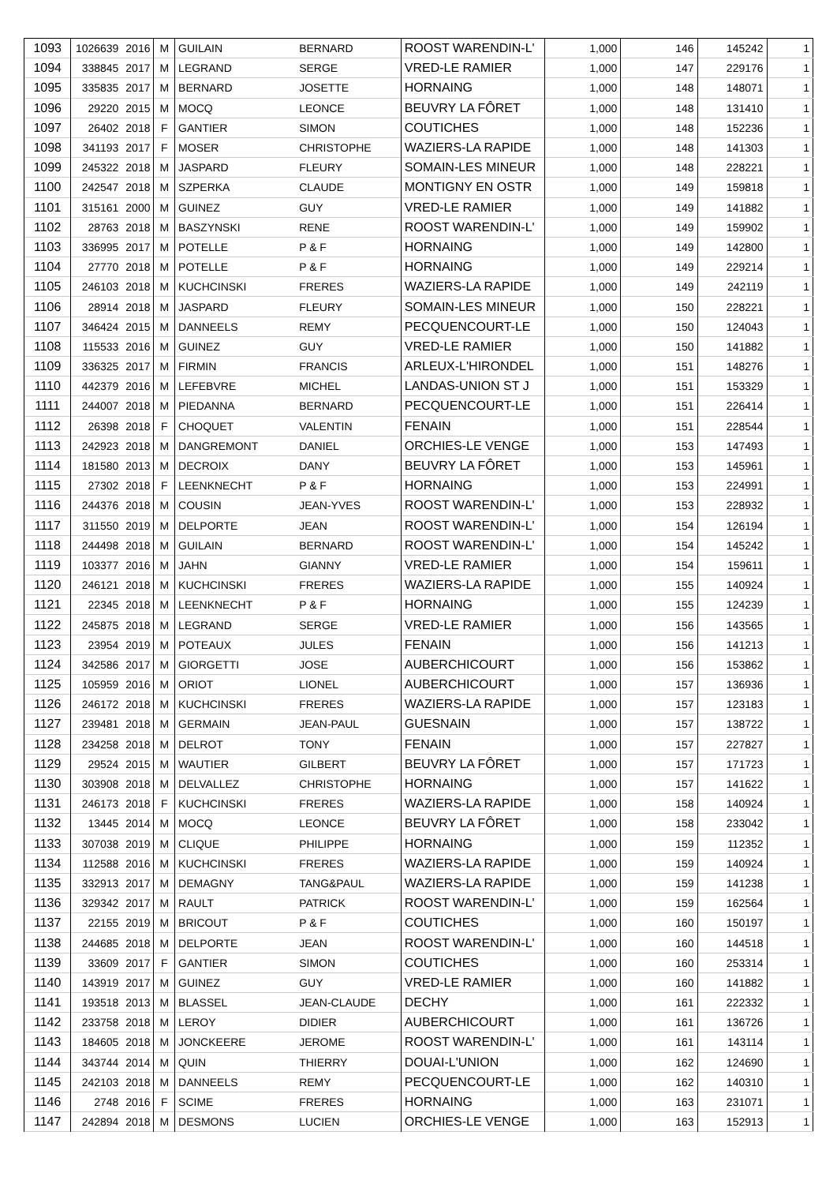| 1093 | 1026639 | 2016 | M | GUILAIN | BERNARD | ROOST WARENDIN-L' | 1,000 | 146 | 145242 | 1 |
| 1094 | 338845 | 2017 | M | LEGRAND | SERGE | VRED-LE RAMIER | 1,000 | 147 | 229176 | 1 |
| 1095 | 335835 | 2017 | M | BERNARD | JOSETTE | HORNAING | 1,000 | 148 | 148071 | 1 |
| 1096 | 29220 | 2015 | M | MOCQ | LEONCE | BEUVRY LA FÔRET | 1,000 | 148 | 131410 | 1 |
| 1097 | 26402 | 2018 | F | GANTIER | SIMON | COUTICHES | 1,000 | 148 | 152236 | 1 |
| 1098 | 341193 | 2017 | F | MOSER | CHRISTOPHE | WAZIERS-LA RAPIDE | 1,000 | 148 | 141303 | 1 |
| 1099 | 245322 | 2018 | M | JASPARD | FLEURY | SOMAIN-LES MINEUR | 1,000 | 148 | 228221 | 1 |
| 1100 | 242547 | 2018 | M | SZPERKA | CLAUDE | MONTIGNY EN OSTR | 1,000 | 149 | 159818 | 1 |
| 1101 | 315161 | 2000 | M | GUINEZ | GUY | VRED-LE RAMIER | 1,000 | 149 | 141882 | 1 |
| 1102 | 28763 | 2018 | M | BASZYNSKI | RENE | ROOST WARENDIN-L' | 1,000 | 149 | 159902 | 1 |
| 1103 | 336995 | 2017 | M | POTELLE | P & F | HORNAING | 1,000 | 149 | 142800 | 1 |
| 1104 | 27770 | 2018 | M | POTELLE | P & F | HORNAING | 1,000 | 149 | 229214 | 1 |
| 1105 | 246103 | 2018 | M | KUCHCINSKI | FRERES | WAZIERS-LA RAPIDE | 1,000 | 149 | 242119 | 1 |
| 1106 | 28914 | 2018 | M | JASPARD | FLEURY | SOMAIN-LES MINEUR | 1,000 | 150 | 228221 | 1 |
| 1107 | 346424 | 2015 | M | DANNEELS | REMY | PECQUENCOURT-LE | 1,000 | 150 | 124043 | 1 |
| 1108 | 115533 | 2016 | M | GUINEZ | GUY | VRED-LE RAMIER | 1,000 | 150 | 141882 | 1 |
| 1109 | 336325 | 2017 | M | FIRMIN | FRANCIS | ARLEUX-L'HIRONDEL | 1,000 | 151 | 148276 | 1 |
| 1110 | 442379 | 2016 | M | LEFEBVRE | MICHEL | LANDAS-UNION ST J | 1,000 | 151 | 153329 | 1 |
| 1111 | 244007 | 2018 | M | PIEDANNA | BERNARD | PECQUENCOURT-LE | 1,000 | 151 | 226414 | 1 |
| 1112 | 26398 | 2018 | F | CHOQUET | VALENTIN | FENAIN | 1,000 | 151 | 228544 | 1 |
| 1113 | 242923 | 2018 | M | DANGREMONT | DANIEL | ORCHIES-LE VENGE | 1,000 | 153 | 147493 | 1 |
| 1114 | 181580 | 2013 | M | DECROIX | DANY | BEUVRY LA FÔRET | 1,000 | 153 | 145961 | 1 |
| 1115 | 27302 | 2018 | F | LEENKNECHT | P & F | HORNAING | 1,000 | 153 | 224991 | 1 |
| 1116 | 244376 | 2018 | M | COUSIN | JEAN-YVES | ROOST WARENDIN-L' | 1,000 | 153 | 228932 | 1 |
| 1117 | 311550 | 2019 | M | DELPORTE | JEAN | ROOST WARENDIN-L' | 1,000 | 154 | 126194 | 1 |
| 1118 | 244498 | 2018 | M | GUILAIN | BERNARD | ROOST WARENDIN-L' | 1,000 | 154 | 145242 | 1 |
| 1119 | 103377 | 2016 | M | JAHN | GIANNY | VRED-LE RAMIER | 1,000 | 154 | 159611 | 1 |
| 1120 | 246121 | 2018 | M | KUCHCINSKI | FRERES | WAZIERS-LA RAPIDE | 1,000 | 155 | 140924 | 1 |
| 1121 | 22345 | 2018 | M | LEENKNECHT | P & F | HORNAING | 1,000 | 155 | 124239 | 1 |
| 1122 | 245875 | 2018 | M | LEGRAND | SERGE | VRED-LE RAMIER | 1,000 | 156 | 143565 | 1 |
| 1123 | 23954 | 2019 | M | POTEAUX | JULES | FENAIN | 1,000 | 156 | 141213 | 1 |
| 1124 | 342586 | 2017 | M | GIORGETTI | JOSE | AUBERCHICOURT | 1,000 | 156 | 153862 | 1 |
| 1125 | 105959 | 2016 | M | ORIOT | LIONEL | AUBERCHICOURT | 1,000 | 157 | 136936 | 1 |
| 1126 | 246172 | 2018 | M | KUCHCINSKI | FRERES | WAZIERS-LA RAPIDE | 1,000 | 157 | 123183 | 1 |
| 1127 | 239481 | 2018 | M | GERMAIN | JEAN-PAUL | GUESNAIN | 1,000 | 157 | 138722 | 1 |
| 1128 | 234258 | 2018 | M | DELROT | TONY | FENAIN | 1,000 | 157 | 227827 | 1 |
| 1129 | 29524 | 2015 | M | WAUTIER | GILBERT | BEUVRY LA FÔRET | 1,000 | 157 | 171723 | 1 |
| 1130 | 303908 | 2018 | M | DELVALLEZ | CHRISTOPHE | HORNAING | 1,000 | 157 | 141622 | 1 |
| 1131 | 246173 | 2018 | F | KUCHCINSKI | FRERES | WAZIERS-LA RAPIDE | 1,000 | 158 | 140924 | 1 |
| 1132 | 13445 | 2014 | M | MOCQ | LEONCE | BEUVRY LA FÔRET | 1,000 | 158 | 233042 | 1 |
| 1133 | 307038 | 2019 | M | CLIQUE | PHILIPPE | HORNAING | 1,000 | 159 | 112352 | 1 |
| 1134 | 112588 | 2016 | M | KUCHCINSKI | FRERES | WAZIERS-LA RAPIDE | 1,000 | 159 | 140924 | 1 |
| 1135 | 332913 | 2017 | M | DEMAGNY | TANG&PAUL | WAZIERS-LA RAPIDE | 1,000 | 159 | 141238 | 1 |
| 1136 | 329342 | 2017 | M | RAULT | PATRICK | ROOST WARENDIN-L' | 1,000 | 159 | 162564 | 1 |
| 1137 | 22155 | 2019 | M | BRICOUT | P & F | COUTICHES | 1,000 | 160 | 150197 | 1 |
| 1138 | 244685 | 2018 | M | DELPORTE | JEAN | ROOST WARENDIN-L' | 1,000 | 160 | 144518 | 1 |
| 1139 | 33609 | 2017 | F | GANTIER | SIMON | COUTICHES | 1,000 | 160 | 253314 | 1 |
| 1140 | 143919 | 2017 | M | GUINEZ | GUY | VRED-LE RAMIER | 1,000 | 160 | 141882 | 1 |
| 1141 | 193518 | 2013 | M | BLASSEL | JEAN-CLAUDE | DECHY | 1,000 | 161 | 222332 | 1 |
| 1142 | 233758 | 2018 | M | LEROY | DIDIER | AUBERCHICOURT | 1,000 | 161 | 136726 | 1 |
| 1143 | 184605 | 2018 | M | JONCKEERE | JEROME | ROOST WARENDIN-L' | 1,000 | 161 | 143114 | 1 |
| 1144 | 343744 | 2014 | M | QUIN | THIERRY | DOUAI-L'UNION | 1,000 | 162 | 124690 | 1 |
| 1145 | 242103 | 2018 | M | DANNEELS | REMY | PECQUENCOURT-LE | 1,000 | 162 | 140310 | 1 |
| 1146 | 2748 | 2016 | F | SCIME | FRERES | HORNAING | 1,000 | 163 | 231071 | 1 |
| 1147 | 242894 | 2018 | M | DESMONS | LUCIEN | ORCHIES-LE VENGE | 1,000 | 163 | 152913 | 1 |